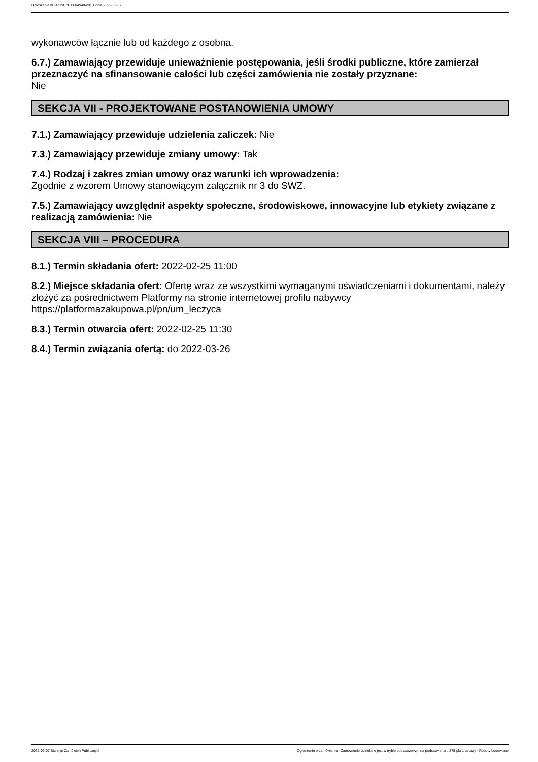Ogłoszenie nr 2022/BZP 00049404/01 z dnia 2022-02-07
wykonawców łącznie lub od każdego z osobna.
6.7.) Zamawiający przewiduje unieważnienie postępowania, jeśli środki publiczne, które zamierzał przeznaczyć na sfinansowanie całości lub części zamówienia nie zostały przyznane:
Nie
SEKCJA VII - PROJEKTOWANE POSTANOWIENIA UMOWY
7.1.) Zamawiający przewiduje udzielenia zaliczek: Nie
7.3.) Zamawiający przewiduje zmiany umowy: Tak
7.4.) Rodzaj i zakres zmian umowy oraz warunki ich wprowadzenia:
Zgodnie z wzorem Umowy stanowiącym załącznik nr 3 do SWZ.
7.5.) Zamawiający uwzględnił aspekty społeczne, środowiskowe, innowacyjne lub etykiety związane z realizacją zamówienia: Nie
SEKCJA VIII – PROCEDURA
8.1.) Termin składania ofert: 2022-02-25 11:00
8.2.) Miejsce składania ofert: Ofertę wraz ze wszystkimi wymaganymi oświadczeniami i dokumentami, należy złożyć za pośrednictwem Platformy na stronie internetowej profilu nabywcy https://platformazakupowa.pl/pn/um_leczyca
8.3.) Termin otwarcia ofert: 2022-02-25 11:30
8.4.) Termin związania ofertą: do 2022-03-26
2022-02-07 Biuletyn Zamówień Publicznych Ogłoszenie o zamówieniu - Zamówienie udzielane jest w trybie podstawowym na podstawie: art. 275 pkt 1 ustawy - Roboty budowlane